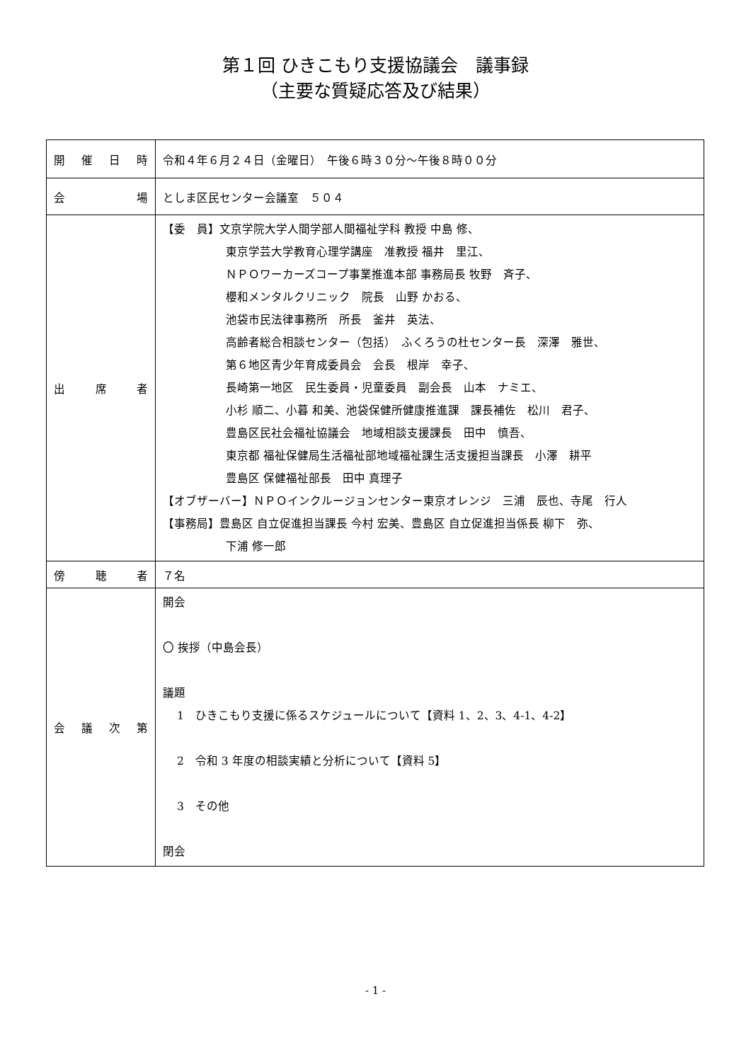第１回 ひきこもり支援協議会　議事録
（主要な質疑応答及び結果）
| 開 催 日 時 | 令和４年６月２４日（金曜日） 午後６時３０分～午後８時００分 |
| 会 場 | としま区民センター会議室 ５０４ |
| 出 席 者 | 【委 員】文京学院大学人間学部人間福祉学科 教授 中島 修、 東京学芸大学教育心理学講座 准教授 福井 里江、 ＮＰＯワーカーズコープ事業推進本部 事務局長 牧野 斉子、 櫻和メンタルクリニック 院長 山野 かおる、 池袋市民法律事務所 所長 釜井 英法、 高齢者総合相談センター（包括） ふくろうの杜センター長 深澤 雅世、 第６地区青少年育成委員会 会長 根岸 幸子、 長崎第一地区 民生委員・児童委員 副会長 山本 ナミエ、 小杉 順二、小暮 和美、池袋保健所健康推進課 課長補佐 松川 君子、 豊島区民社会福祉協議会 地域相談支援課長 田中 慎吾、 東京都 福祉保健局生活福祉部地域福祉課生活支援担当課長 小澤 耕平 豊島区 保健福祉部長 田中 真理子 【オブザーバー】ＮＰＯインクルージョンセンター東京オレンジ 三浦 辰也、寺尾 行人 【事務局】豊島区 自立促進担当課長 今村 宏美、豊島区 自立促進担当係長 柳下 弥、 下浦 修一郎 |
| 傍 聴 者 | ７名 |
| 会 議 次 第 | 開会 〇 挨拶（中島会長） 議題 1 ひきこもり支援に係るスケジュールについて【資料 1、2、3、4-1、4-2】 2 令和 3 年度の相談実績と分析について【資料 5】 3 その他 閉会 |
- 1 -